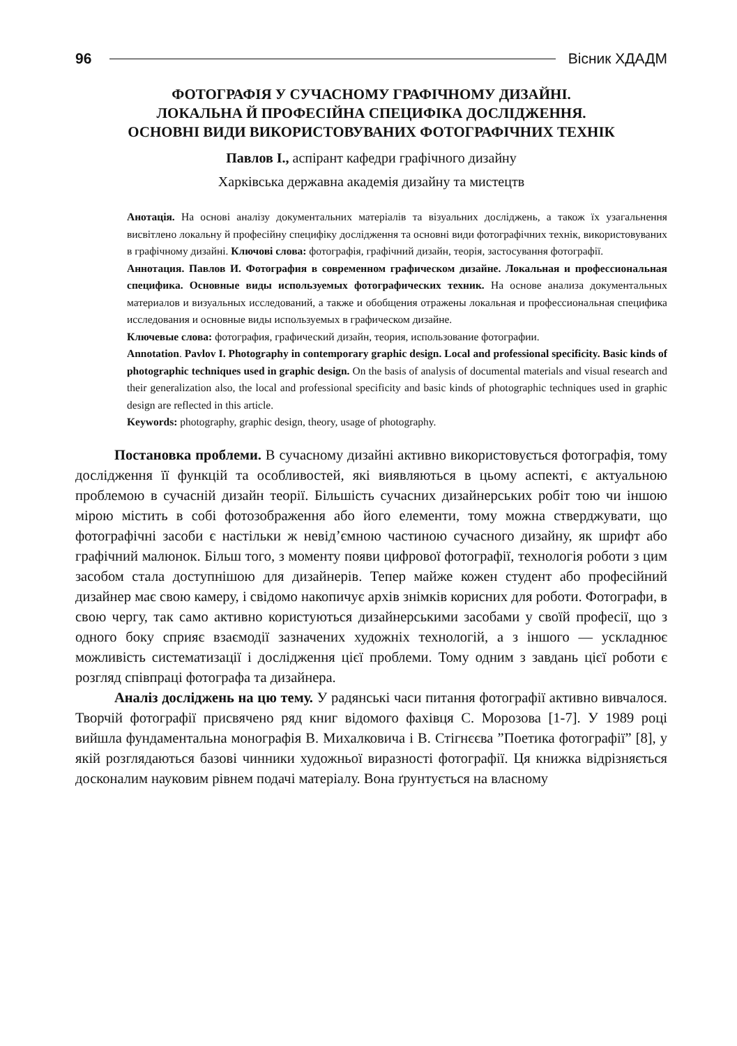96 Вісник ХДАДМ
ФОТОГРАФІЯ У СУЧАСНОМУ ГРАФІЧНОМУ ДИЗАЙНІ.
ЛОКАЛЬНА Й ПРОФЕСІЙНА СПЕЦИФІКА ДОСЛІДЖЕННЯ.
ОСНОВНІ ВИДИ ВИКОРИСТОВУВАНИХ ФОТОГРАФІЧНИХ ТЕХНІК
Павлов І., аспірант кафедри графічного дизайну
Харківська державна академія дизайну та мистецтв
Анотація. На основі аналізу документальних матеріалів та візуальних досліджень, а також їх узагальнення висвітлено локальну й професійну специфіку дослідження та основні види фотографічних технік, використовуваних в графічному дизайні. Ключові слова: фотографія, графічний дизайн, теорія, застосування фотографії.
Аннотация. Павлов И. Фотография в современном графическом дизайне. Локальная и профессиональная специфика. Основные виды используемых фотографических техник. На основе анализа документальных материалов и визуальных исследований, а также и обобщения отражены локальная и профессиональная специфика исследования и основные виды используемых в графическом дизайне.
Ключевые слова: фотография, графический дизайн, теория, использование фотографии.
Annotation. Pavlov I. Photography in contemporary graphic design. Local and professional specificity. Basic kinds of photographic techniques used in graphic design. On the basis of analysis of documental materials and visual research and their generalization also, the local and professional specificity and basic kinds of photographic techniques used in graphic design are reflected in this article.
Keywords: photography, graphic design, theory, usage of photography.
Постановка проблеми. В сучасному дизайні активно використовується фотографія, тому дослідження її функцій та особливостей, які виявляються в цьому аспекті, є актуальною проблемою в сучасній дизайн теорії. Більшість сучасних дизайнерських робіт тою чи іншою мірою містить в собі фотозображення або його елементи, тому можна стверджувати, що фотографічні засоби є настільки ж невід’ємною частиною сучасного дизайну, як шрифт або графічний малюнок. Більш того, з моменту появи цифрової фотографії, технологія роботи з цим засобом стала доступнішою для дизайнерів. Тепер майже кожен студент або професійний дизайнер має свою камеру, і свідомо накопичує архів знімків корисних для роботи. Фотографи, в свою чергу, так само активно користуються дизайнерськими засобами у своїй професії, що з одного боку сприяє взаємодії зазначених художніх технологій, а з іншого — ускладнює можливість систематизації і дослідження цієї проблеми. Тому одним з завдань цієї роботи є розгляд співпраці фотографа та дизайнера.
Аналіз досліджень на цю тему. У радянські часи питання фотографії активно вивчалося. Творчій фотографії присвячено ряд книг відомого фахівця С. Морозова [1-7]. У 1989 році вийшла фундаментальна монографія В. Михалковича і В. Стігнєєва ”Поетика фотографії” [8], у якій розглядаються базові чинники художньої виразності фотографії. Ця книжка відрізняється досконалим науковим рівнем подачі матеріалу. Вона ґрунтується на власному